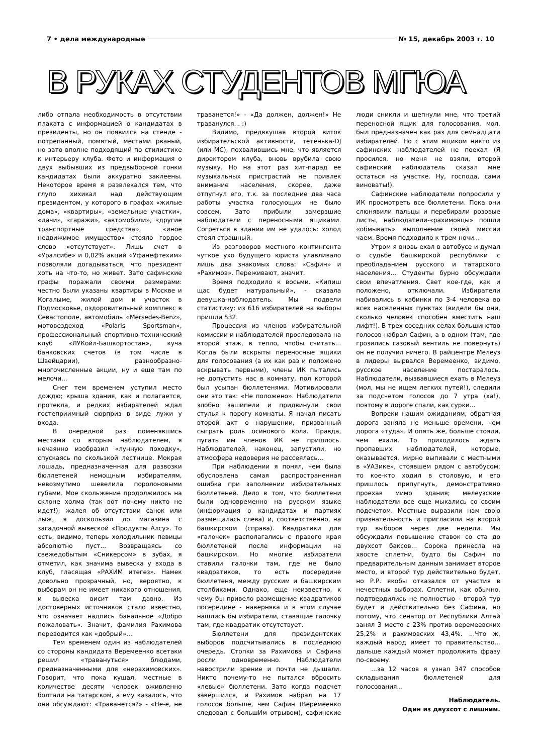7 • дела международные № 15, декабрь 2003 г. 10
В РУКАХ СТУДЕНТОВ МГЮА
либо отпала необходимость в отсутствии плаката с информацией о кандидатах в президенты, но он появился на стенде - потрепанный, помятый, местами рваный, но зато вполне подходящий по стилистике к интерьеру клуба. Фото и информация о двух выбывших из предвыборной гонки кандидатах были аккуратно заклеены. Некоторое время я развлекался тем, что глупо хихикал над действующим президентом, у которого в графах «жилые дома», «квартиры», «земельные участки», «дачи», «гаражи», «автомобили», «другие транспортные средства», «иное недвижимое имущество» стояло гордое слово «отсутствует». Лишь счет в «Уралсибе» и 0,02% акций «Уфанефтехим» позволяли догадываться, что президент хоть на что-то, но живет. Зато сафинские графы поражали своими размерами: честно были указаны квартиры в Москве и Когалыме, жилой дом и участок в Подмосковье, оздоровительный комплекс в Севастополе, автомобиль «Mersedes-Benz», мотовездеход «Polaris Sportsman», профессиональный спортивно-технический клуб «ЛУКойл-Башкортостан», куча банковских счетов (в том числе в Швейцарии), разнообразно-многочисленные акции, ну и еще там по мелочи...
Снег тем временем уступил место дождю; крыша здания, как и полагается, протекла, и редких избирателей ждал гостеприимный сюрприз в виде лужи у входа.
В очередной раз поменявшись местами со вторым наблюдателем, я нечаянно изобразил «лунную походку», спускаясь по скользкой лестнице. Мокрая лошадь, предназначенная для развозки бюллетеней немощным избирателям, невозмутимо шевелила поролоновыми губами. Мое скольжение продолжилось на склоне холма (так вот почему никто не идет!); жалея об отсутствии санок или лыж, я доскользил до магазина с загадочной вывеской «Продукты Алсу». То есть, видимо, теперь холодильник певицы абсолютно пуст... Возвращаясь со свежедобытым «Сникерсом» в зубах, я отметил, как значима вывеска у входа в клуб, гласящая «РАХИМ итегез». Намек довольно прозрачный, но, вероятно, к выборам он не имеет никакого отношения, и вывеска висит там давно. Из достоверных источников стало известно, что означает надпись банальное «Добро пожаловать». Значит, фамилия Рахимова переводится как «добрый»...
Тем временем один из наблюдателей со стороны кандидата Веремеенко всетаки решил «травануться» блюдами, предназначенными для «нерахимовских». Говорит, что пока кушал, местные в количестве десяти человек оживленно болтали на татарском, а ему казалось, что они обсуждают: «Траванется?» - «Не-е, не траванется!» - «Да должен, должен!» Не траванулся... :)
Видимо, предвкушая второй виток избирательской активности, тетенька-DJ (или МС), похвалившись мне, что является директором клуба, вновь врубила свою музыку. Но на этот раз хит-парад ее музыкальных пристрастий не привлек внимание населения, скорее, даже отпугнул его, т.к. за последние два часа работы участка голосующих не было совсем. Зато прибыли замерзшие наблюдатели с переносными ящиками. Согреться в здании им не удалось: холод стоял страшный.
Из разговоров местного контингента чуткое ухо будущего юриста улавливало лишь два знакомых слова: «Сафин» и «Рахимов». Переживают, значит.
Время подходило к восьми. «Кипиш щас будет натуральный», - сказала девушка-наблюдатель. Мы подвели статистику: из 616 избирателей на выборы пришли 532.
Процессия из членов избирательной комиссии и наблюдателей проследовала на второй этаж, в тепло, чтобы считать... Когда были вскрыты переносные ящики для голосования (а их как раз и положено вскрывать первыми), члены ИК пытались не допустить нас в комнату, пол которой был усыпан бюллетенями. Мотивировали они это так: «Не положено». Наблюдатели злобно зашипели и придвинули свои стулья к порогу комнаты. Я начал писать второй акт о нарушении, призванный сыграть роль осинового кола. Правда, пугать им членов ИК не пришлось. Наблюдателей, наконец, запустили, но атмосфера недоверия не рассеялась...
При наблюдении я понял, чем была обусловлена самая распространенная ошибка при заполнении избирательных бюллетеней. Дело в том, что бюллетени были одновременно на русском языке (информация о кандидатах и партиях размещалась слева) и, соответственно, на башкирском (справа). Квадратики для «галочек» располагались с правого края бюллетеней после информации на башкирском. Но многие избиратели ставили галочки там, где не было квадратиков, то есть посередине бюллетеня, между русским и башкирским столбиками. Однако, еще неизвестно, к чему бы привело размещение квадратиков посередине - наверняка и в этом случае нашлись бы избиратели, ставящие галочку там, где квадратик отсутствует.
Бюллетени для президентских выборов подсчитывались в последнюю очередь. Стопки за Рахимова и Сафина росли одновременно. Наблюдатели навострили зрение и почти не дышали. Никто почему-то не пытался вбросить «левые» бюллетени. Зато когда подсчет завершился, и Рахимов набрал на 17 голосов больше, чем Сафин (Веремеенко следовал с большИм отрывом), сафинские люди сникли и шепнули мне, что третий переносной ящик для голосования, мол, был предназначен как раз для семнадцати избирателей. Но с этим ящиком никто из сафинских наблюдателей не поехал (Я просился, но меня не взяли, второй сафинский наблюдатель сказал мне остаться на участке. Ну, господа, сами виноваты!).
Сафинские наблюдатели попросили у ИК просмотреть все бюллетени. Пока они слюнявили пальцы и перебирали розовые листы, наблюдатели-«рахимовцы» пошли «обмывать» выполнение своей миссии чаем. Время подходило к трем ночи...
Утром я вновь ехал в автобусе и думал о судьбе башкирской республики с преобладанием русского и татарского населения... Студенты бурно обсуждали свои впечатления. Свет кое-где, как и положено, отключали. Избиратели набивались в кабинки по 3-4 человека во всех населенных пунктах (видели бы они, сколько человек способен вместить наш лифт!). В трех соседних селах большинство голосов набрал Сафин, а в одном (там, где грозились газовый вентиль не повернуть) он не получил ничего. В райцентре Мелеуз в лидеры вырвался Веремеенко, видимо, русское население постаралось. Наблюдатели, вызвавшиеся ехать в Мелеуз (мол, мы не ищем легких путей!), следили за подсчетом голосов до 7 утра (ха!), поэтому в дороге спали, как сурки...
Вопреки нашим ожиданиям, обратная дорога заняла не меньше времени, чем дорога «туда». И опять же, больше стояли, чем ехали. То приходилось ждать пропавших наблюдателей, которые, оказывается, мирно выпивали с местными в «УАЗике», стоявшем рядом с автобусом; то кое-кто ходил в столовую, и его пришлось припугнуть, демонстративно проехав мимо здания; мелеузские наблюдатели все еще мыкались со своим подсчетом. Местные выразили нам свою признательность и пригласили на второй тур выборов через две недели. Мы обсуждали повышение ставок со ста до двухсот баксов... Сорока принесла на хвосте сплетни, будто бы Сафин по предварительным данным занимает второе место, и второй тур действительно будет, но Р.Р. якобы отказался от участия в нечестных выборах. Сплетни, как обычно, подтвердились не полностью - второй тур будет и действительно без Сафина, но потому, что сенатор от Республики Алтай занял 3 место с 23% против веремеевских 25,2% и рахимовских 43,4%. ...Что ж, каждый народ имеет то правительство... дальше каждый может продолжить фразу по-своему.
...за 12 часов я узнал 347 способов складывания бюллетеней для голосования...
Наблюдатель.
Один из двухсот с лишним.